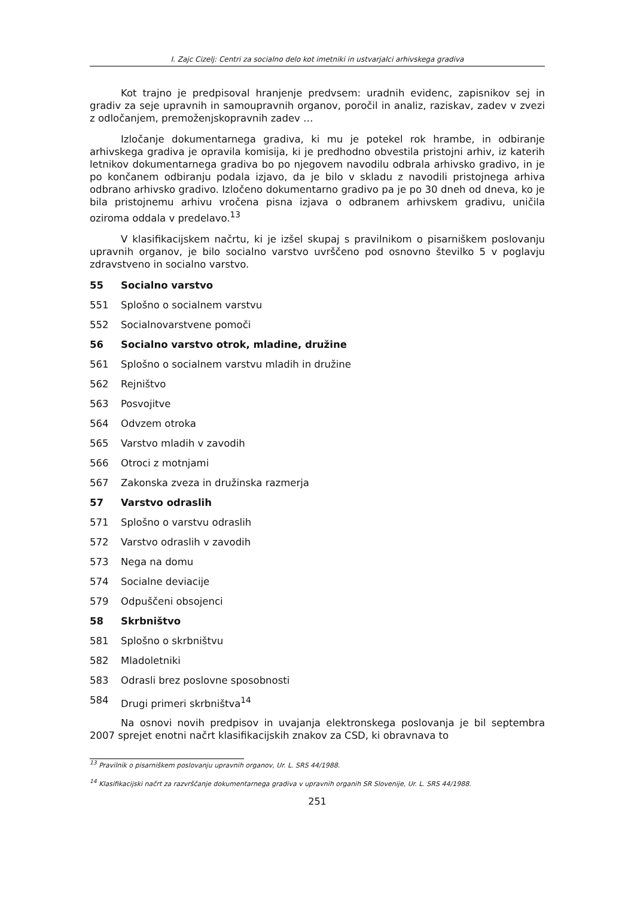I. Zajc Cizelj: Centri za socialno delo kot imetniki in ustvarjalci arhivskega gradiva
Kot trajno je predpisoval hranjenje predvsem: uradnih evidenc, zapisnikov sej in gradiv za seje upravnih in samoupravnih organov, poročil in analiz, raziskav, zadev v zvezi z odločanjem, premoženjskopravnih zadev …
Izločanje dokumentarnega gradiva, ki mu je potekel rok hrambe, in odbiranje arhivskega gradiva je opravila komisija, ki je predhodno obvestila pristojni arhiv, iz katerih letnikov dokumentarnega gradiva bo po njegovem navodilu odbrala arhivsko gradivo, in je po končanem odbiranju podala izjavo, da je bilo v skladu z navodili pristojnega arhiva odbrano arhivsko gradivo. Izločeno dokumentarno gradivo pa je po 30 dneh od dneva, ko je bila pristojnemu arhivu vročena pisna izjava o odbranem arhivskem gradivu, uničila oziroma oddala v predelavo.<sup>13</sup>
V klasifikacijskem načrtu, ki je izšel skupaj s pravilnikom o pisarniškem poslovanju upravnih organov, je bilo socialno varstvo uvrščeno pod osnovno številko 5 v poglavju zdravstveno in socialno varstvo.
55 Socialno varstvo
551 Splošno o socialnem varstvu
552 Socialnovarstvene pomoči
56 Socialno varstvo otrok, mladine, družine
561 Splošno o socialnem varstvu mladih in družine
562 Rejništvo
563 Posvojitve
564 Odvzem otroka
565 Varstvo mladih v zavodih
566 Otroci z motnjami
567 Zakonska zveza in družinska razmerja
57 Varstvo odraslih
571 Splošno o varstvu odraslih
572 Varstvo odraslih v zavodih
573 Nega na domu
574 Socialne deviacije
579 Odpuščeni obsojenci
58 Skrbništvo
581 Splošno o skrbništvu
582 Mladoletniki
583 Odrasli brez poslovne sposobnosti
584 Drugi primeri skrbništva<sup>14</sup>
Na osnovi novih predpisov in uvajanja elektronskega poslovanja je bil septembra 2007 sprejet enotni načrt klasifikacijskih znakov za CSD, ki obravnava to
<sup>13</sup> Pravilnik o pisarniškem poslovanju upravnih organov, Ur. L. SRS 44/1988.
<sup>14</sup> Klasifikacijski načrt za razvrščanje dokumentarnega gradiva v upravnih organih SR Slovenije, Ur. L. SRS 44/1988.
251